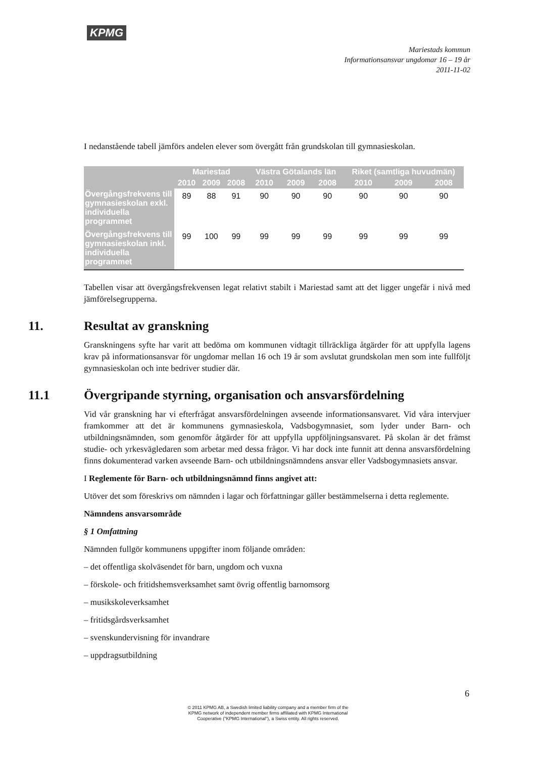KPMG
Mariestads kommun
Informationsansvar ungdomar 16 – 19 år
2011-11-02
I nedanstående tabell jämförs andelen elever som övergått från grundskolan till gymnasieskolan.
| | Mariestad | | | Västra Götalands län | | | Riket (samtliga huvudmän) | | |
| --- | --- | --- | --- | --- | --- | --- | --- | --- | --- |
| | 2010 | 2009 | 2008 | 2010 | 2009 | 2008 | 2010 | 2009 | 2008 |
| Övergångsfrekvens till gymnasieskolan exkl. individuella programmet | 89 | 88 | 91 | 90 | 90 | 90 | 90 | 90 | 90 |
| Övergångsfrekvens till gymnasieskolan inkl. individuella programmet | 99 | 100 | 99 | 99 | 99 | 99 | 99 | 99 | 99 |
Tabellen visar att övergångsfrekvensen legat relativt stabilt i Mariestad samt att det ligger ungefär i nivå med jämförelsegrupperna.
11. Resultat av granskning
Granskningens syfte har varit att bedöma om kommunen vidtagit tillräckliga åtgärder för att uppfylla lagens krav på informationsansvar för ungdomar mellan 16 och 19 år som avslutat grundskolan men som inte fullföljt gymnasieskolan och inte bedriver studier där.
11.1 Övergripande styrning, organisation och ansvarsfördelning
Vid vår granskning har vi efterfrågat ansvarsfördelningen avseende informationsansvaret. Vid våra intervjuer framkommer att det är kommunens gymnasieskola, Vadsbogymnasiet, som lyder under Barn- och utbildningsnämnden, som genomför åtgärder för att uppfylla uppföljningsansvaret. På skolan är det främst studie- och yrkesvägledaren som arbetar med dessa frågor. Vi har dock inte funnit att denna ansvarsfördelning finns dokumenterad varken avseende Barn- och utbildningsnämndens ansvar eller Vadsbogymnasiets ansvar.
I Reglemente för Barn- och utbildningsnämnd finns angivet att:
Utöver det som föreskrivs om nämnden i lagar och författningar gäller bestämmelserna i detta reglemente.
Nämndens ansvarsområde
§ 1 Omfattning
Nämnden fullgör kommunens uppgifter inom följande områden:
– det offentliga skolväsendet för barn, ungdom och vuxna
– förskole- och fritidshemsverksamhet samt övrig offentlig barnomsorg
– musikskoleverksamhet
– fritidsgårdsverksamhet
– svenskundervisning för invandrare
– uppdragsutbildning
6
© 2011 KPMG AB, a Swedish limited liability company and a member firm of the
KPMG network of independent member firms affiliated with KPMG International
Cooperative ("KPMG International"), a Swiss entity. All rights reserved.